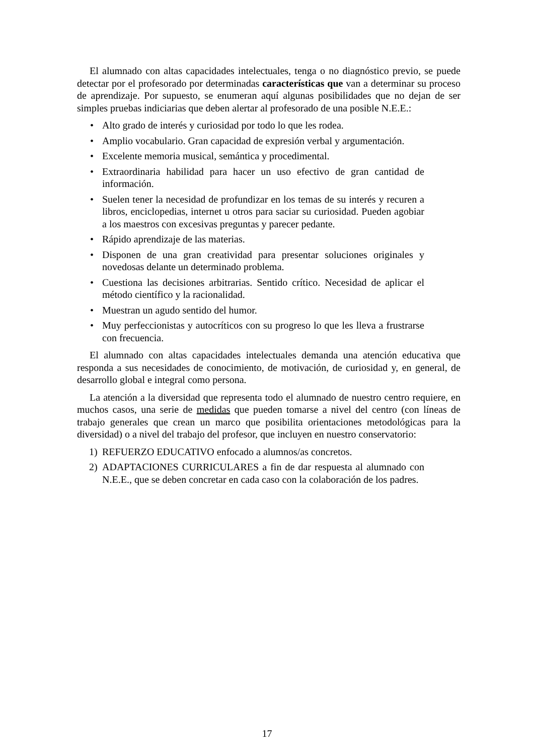El alumnado con altas capacidades intelectuales, tenga o no diagnóstico previo, se puede detectar por el profesorado por determinadas características que van a determinar su proceso de aprendizaje. Por supuesto, se enumeran aquí algunas posibilidades que no dejan de ser simples pruebas indiciarias que deben alertar al profesorado de una posible N.E.E.:
• Alto grado de interés y curiosidad por todo lo que les rodea.
• Amplio vocabulario. Gran capacidad de expresión verbal y argumentación.
• Excelente memoria musical, semántica y procedimental.
• Extraordinaria habilidad para hacer un uso efectivo de gran cantidad de información.
• Suelen tener la necesidad de profundizar en los temas de su interés y recuren a libros, enciclopedias, internet u otros para saciar su curiosidad. Pueden agobiar a los maestros con excesivas preguntas y parecer pedante.
• Rápido aprendizaje de las materias.
• Disponen de una gran creatividad para presentar soluciones originales y novedosas delante un determinado problema.
• Cuestiona las decisiones arbitrarias. Sentido crítico. Necesidad de aplicar el método científico y la racionalidad.
• Muestran un agudo sentido del humor.
• Muy perfeccionistas y autocríticos con su progreso lo que les lleva a frustrarse con frecuencia.
El alumnado con altas capacidades intelectuales demanda una atención educativa que responda a sus necesidades de conocimiento, de motivación, de curiosidad y, en general, de desarrollo global e integral como persona.
La atención a la diversidad que representa todo el alumnado de nuestro centro requiere, en muchos casos, una serie de medidas que pueden tomarse a nivel del centro (con líneas de trabajo generales que crean un marco que posibilita orientaciones metodológicas para la diversidad) o a nivel del trabajo del profesor, que incluyen en nuestro conservatorio:
1) REFUERZO EDUCATIVO enfocado a alumnos/as concretos.
2) ADAPTACIONES CURRICULARES a fin de dar respuesta al alumnado con N.E.E., que se deben concretar en cada caso con la colaboración de los padres.
17